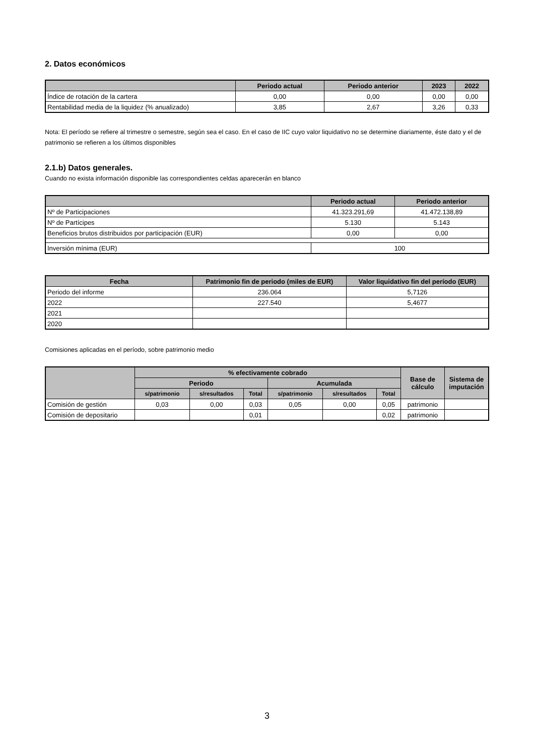2. Datos económicos
| | Periodo actual | Periodo anterior | 2023 | 2022 |
| --- | --- | --- | --- | --- |
| Índice de rotación de la cartera | 0,00 | 0,00 | 0,00 | 0,00 |
| Rentabilidad media de la liquidez (% anualizado) | 3,85 | 2,67 | 3,26 | 0,33 |
Nota: El período se refiere al trimestre o semestre, según sea el caso. En el caso de IIC cuyo valor liquidativo no se determine diariamente, éste dato y el de patrimonio se refieren a los últimos disponibles
2.1.b) Datos generales.
Cuando no exista información disponible las correspondientes celdas aparecerán en blanco
| | Periodo actual | Periodo anterior |
| --- | --- | --- |
| Nº de Participaciones | 41.323.291,69 | 41.472.138,89 |
| Nº de Partícipes | 5.130 | 5.143 |
| Beneficios brutos distribuidos por participación (EUR) | 0,00 | 0,00 |
| Inversión mínima (EUR) | 100 | |
| Fecha | Patrimonio fin de periodo (miles de EUR) | Valor liquidativo fin del período (EUR) |
| --- | --- | --- |
| Periodo del informe | 236.064 | 5,7126 |
| 2022 | 227.540 | 5,4677 |
| 2021 | | |
| 2020 | | |
Comisiones aplicadas en el período, sobre patrimonio medio
| | % efectivamente cobrado | | | | | | Base de cálculo | Sistema de imputación |
| --- | --- | --- | --- | --- | --- | --- | --- | --- |
| | Periodo | | | Acumulada | | | | |
| | s/patrimonio | s/resultados | Total | s/patrimonio | s/resultados | Total | | |
| Comisión de gestión | 0,03 | 0,00 | 0,03 | 0,05 | 0,00 | 0,05 | patrimonio | |
| Comisión de depositario | | | 0,01 | | | 0,02 | patrimonio | |
3